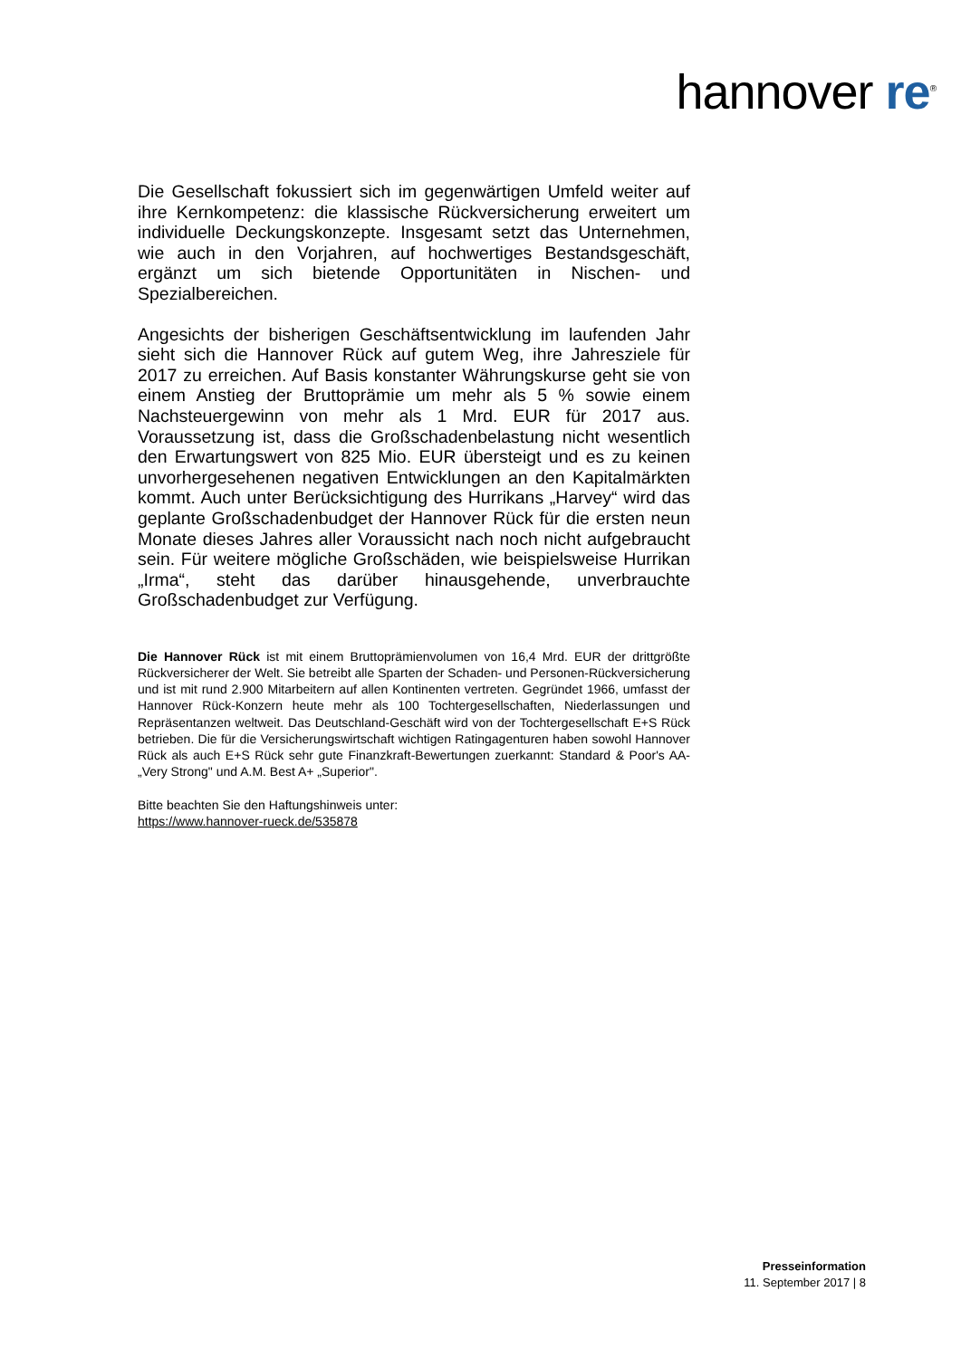hannover re<sup>®</sup>
Die Gesellschaft fokussiert sich im gegenwärtigen Umfeld weiter auf ihre Kernkompetenz: die klassische Rückversicherung erweitert um individuelle Deckungskonzepte. Insgesamt setzt das Unternehmen, wie auch in den Vorjahren, auf hochwertiges Bestandsgeschäft, ergänzt um sich bietende Opportunitäten in Nischen- und Spezialbereichen.
Angesichts der bisherigen Geschäftsentwicklung im laufenden Jahr sieht sich die Hannover Rück auf gutem Weg, ihre Jahresziele für 2017 zu erreichen. Auf Basis konstanter Währungskurse geht sie von einem Anstieg der Bruttoprämie um mehr als 5 % sowie einem Nachsteuergewinn von mehr als 1 Mrd. EUR für 2017 aus. Voraussetzung ist, dass die Großschadenbelastung nicht wesentlich den Erwartungswert von 825 Mio. EUR übersteigt und es zu keinen unvorhergesehenen negativen Entwicklungen an den Kapitalmärkten kommt. Auch unter Berücksichtigung des Hurrikans „Harvey“ wird das geplante Großschadenbudget der Hannover Rück für die ersten neun Monate dieses Jahres aller Voraussicht nach noch nicht aufgebraucht sein. Für weitere mögliche Großschäden, wie beispielsweise Hurrikan „Irma“, steht das darüber hinausgehende, unverbrauchte Großschadenbudget zur Verfügung.
Die Hannover Rück ist mit einem Bruttoprämienvolumen von 16,4 Mrd. EUR der drittgrößte Rückversicherer der Welt. Sie betreibt alle Sparten der Schaden- und Personen-Rückversicherung und ist mit rund 2.900 Mitarbeitern auf allen Kontinenten vertreten. Gegründet 1966, umfasst der Hannover Rück-Konzern heute mehr als 100 Tochtergesellschaften, Niederlassungen und Repräsentanzen weltweit. Das Deutschland-Geschäft wird von der Tochtergesellschaft E+S Rück betrieben. Die für die Versicherungswirtschaft wichtigen Ratingagenturen haben sowohl Hannover Rück als auch E+S Rück sehr gute Finanzkraft-Bewertungen zuerkannt: Standard & Poor's AA- „Very Strong" und A.M. Best A+ „Superior".
Bitte beachten Sie den Haftungshinweis unter:
https://www.hannover-rueck.de/535878
Presseinformation
11. September 2017 | 8